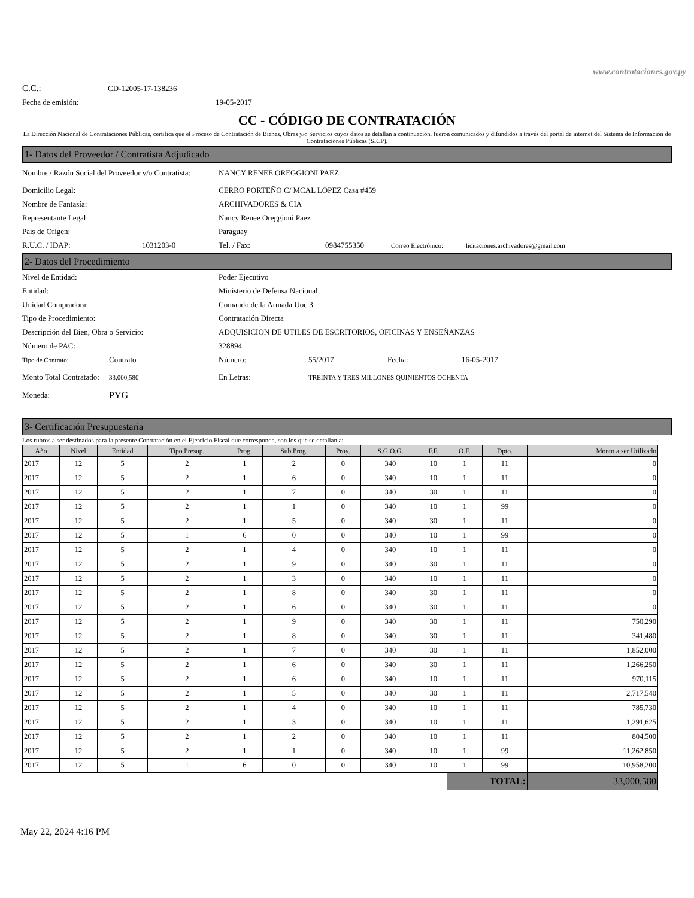www.contrataciones.gov.py
C.C.: CD-12005-17-138236
Fecha de emisión: 19-05-2017
CC - CÓDIGO DE CONTRATACIÓN
La Dirección Nacional de Contrataciones Públicas, certifica que el Proceso de Contratación de Bienes, Obras y/o Servicios cuyos datos se detallan a continuación, fueron comunicados y difundidos a través del portal de internet del Sistema de Información de Contrataciones Públicas (SICP).
1- Datos del Proveedor / Contratista Adjudicado
Nombre / Razón Social del Proveedor y/o Contratista: NANCY RENEE OREGGIONI PAEZ
Domicilio Legal: CERRO PORTEÑO C/ MCAL LOPEZ Casa #459
Nombre de Fantasía: ARCHIVADORES & CIA
Representante Legal: Nancy Renee Oreggioni Paez
País de Origen: Paraguay
R.U.C. / IDAP: 1031203-0 Tel. / Fax: 0984755350 Correo Electrónico: licitaciones.archivadores@gmail.com
2- Datos del Procedimiento
Nivel de Entidad: Poder Ejecutivo
Entidad: Ministerio de Defensa Nacional
Unidad Compradora: Comando de la Armada Uoc 3
Tipo de Procedimiento: Contratación Directa
Descripción del Bien, Obra o Servicio: ADQUISICION DE UTILES DE ESCRITORIOS, OFICINAS Y ENSEÑANZAS
Número de PAC: 328894
Tipo de Contrato: Contrato Número: 55/2017 Fecha: 16-05-2017
Monto Total Contratado: 33,000,580 En Letras: TREINTA Y TRES MILLONES QUINIENTOS OCHENTA
Moneda: PYG
3- Certificación Presupuestaria
Los rubros a ser destinados para la presente Contratación en el Ejercicio Fiscal que corresponda, son los que se detallan a:
| Año | Nivel | Entidad | Tipo Presup. | Prog. | Sub Prog. | Proy. | S.G.O.G. | F.F. | O.F. | Dpto. | Monto a ser Utilizado |
| --- | --- | --- | --- | --- | --- | --- | --- | --- | --- | --- | --- |
| 2017 | 12 | 5 | 2 | 1 | 2 | 0 | 340 | 10 | 1 | 11 | 0 |
| 2017 | 12 | 5 | 2 | 1 | 6 | 0 | 340 | 10 | 1 | 11 | 0 |
| 2017 | 12 | 5 | 2 | 1 | 7 | 0 | 340 | 30 | 1 | 11 | 0 |
| 2017 | 12 | 5 | 2 | 1 | 1 | 0 | 340 | 10 | 1 | 99 | 0 |
| 2017 | 12 | 5 | 2 | 1 | 5 | 0 | 340 | 30 | 1 | 11 | 0 |
| 2017 | 12 | 5 | 1 | 6 | 0 | 0 | 340 | 10 | 1 | 99 | 0 |
| 2017 | 12 | 5 | 2 | 1 | 4 | 0 | 340 | 10 | 1 | 11 | 0 |
| 2017 | 12 | 5 | 2 | 1 | 9 | 0 | 340 | 30 | 1 | 11 | 0 |
| 2017 | 12 | 5 | 2 | 1 | 3 | 0 | 340 | 10 | 1 | 11 | 0 |
| 2017 | 12 | 5 | 2 | 1 | 8 | 0 | 340 | 30 | 1 | 11 | 0 |
| 2017 | 12 | 5 | 2 | 1 | 6 | 0 | 340 | 30 | 1 | 11 | 0 |
| 2017 | 12 | 5 | 2 | 1 | 9 | 0 | 340 | 30 | 1 | 11 | 750,290 |
| 2017 | 12 | 5 | 2 | 1 | 8 | 0 | 340 | 30 | 1 | 11 | 341,480 |
| 2017 | 12 | 5 | 2 | 1 | 7 | 0 | 340 | 30 | 1 | 11 | 1,852,000 |
| 2017 | 12 | 5 | 2 | 1 | 6 | 0 | 340 | 30 | 1 | 11 | 1,266,250 |
| 2017 | 12 | 5 | 2 | 1 | 6 | 0 | 340 | 10 | 1 | 11 | 970,115 |
| 2017 | 12 | 5 | 2 | 1 | 5 | 0 | 340 | 30 | 1 | 11 | 2,717,540 |
| 2017 | 12 | 5 | 2 | 1 | 4 | 0 | 340 | 10 | 1 | 11 | 785,730 |
| 2017 | 12 | 5 | 2 | 1 | 3 | 0 | 340 | 10 | 1 | 11 | 1,291,625 |
| 2017 | 12 | 5 | 2 | 1 | 2 | 0 | 340 | 10 | 1 | 11 | 804,500 |
| 2017 | 12 | 5 | 2 | 1 | 1 | 0 | 340 | 10 | 1 | 99 | 11,262,850 |
| 2017 | 12 | 5 | 1 | 6 | 0 | 0 | 340 | 10 | 1 | 99 | 10,958,200 |
| | | | | | | | | | TOTAL: | | 33,000,580 |
May 22, 2024 4:16 PM